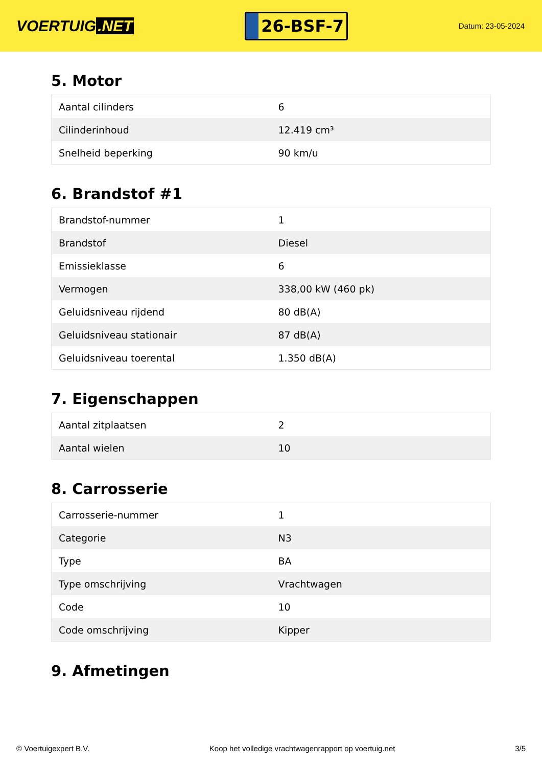VOERTUIG.NET
26-BSF-7
Datum: 23-05-2024
5. Motor
| Aantal cilinders | 6 |
| Cilinderinhoud | 12.419 cm³ |
| Snelheid beperking | 90 km/u |
6. Brandstof #1
| Brandstof-nummer | 1 |
| Brandstof | Diesel |
| Emissieklasse | 6 |
| Vermogen | 338,00 kW (460 pk) |
| Geluidsniveau rijdend | 80 dB(A) |
| Geluidsniveau stationair | 87 dB(A) |
| Geluidsniveau toerental | 1.350 dB(A) |
7. Eigenschappen
| Aantal zitplaatsen | 2 |
| Aantal wielen | 10 |
8. Carrosserie
| Carrosserie-nummer | 1 |
| Categorie | N3 |
| Type | BA |
| Type omschrijving | Vrachtwagen |
| Code | 10 |
| Code omschrijving | Kipper |
9. Afmetingen
© Voertuigexpert B.V. Koop het volledige vrachtwagenrapport op voertuig.net 3/5